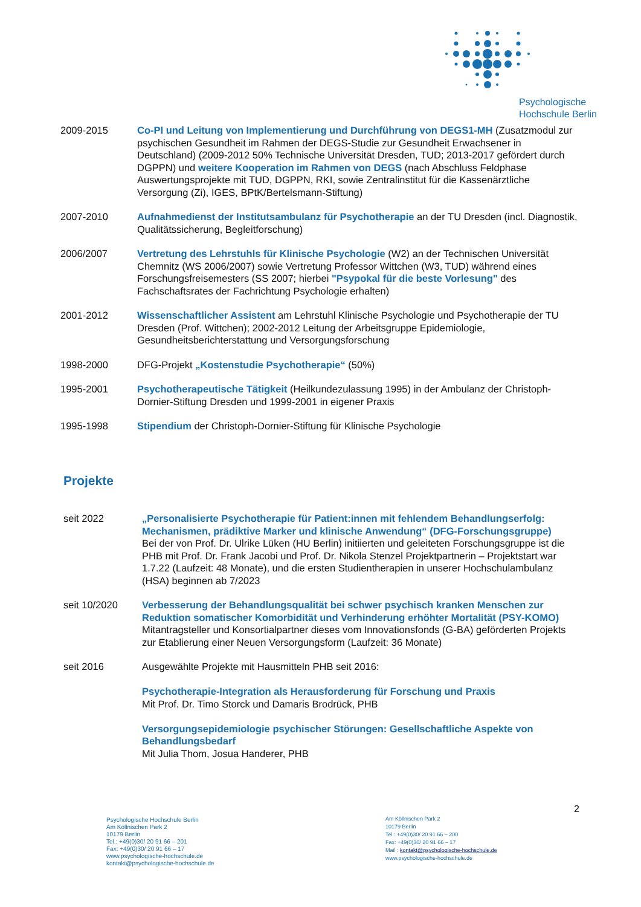Psychologische
Hochschule Berlin
2009-2015 Co-PI und Leitung von Implementierung und Durchführung von DEGS1-MH (Zusatzmodul zur psychischen Gesundheit im Rahmen der DEGS-Studie zur Gesundheit Erwachsener in Deutschland) (2009-2012 50% Technische Universität Dresden, TUD; 2013-2017 gefördert durch DGPPN) und weitere Kooperation im Rahmen von DEGS (nach Abschluss Feldphase Auswertungsprojekte mit TUD, DGPPN, RKI, sowie Zentralinstitut für die Kassenärztliche Versorgung (Zi), IGES, BPtK/Bertelsmann-Stiftung)
2007-2010 Aufnahmedienst der Institutsambulanz für Psychotherapie an der TU Dresden (incl. Diagnostik, Qualitätssicherung, Begleitforschung)
2006/2007 Vertretung des Lehrstuhls für Klinische Psychologie (W2) an der Technischen Universität Chemnitz (WS 2006/2007) sowie Vertretung Professor Wittchen (W3, TUD) während eines Forschungsfreisemesters (SS 2007; hierbei "Psypokal für die beste Vorlesung" des Fachschaftsrates der Fachrichtung Psychologie erhalten)
2001-2012 Wissenschaftlicher Assistent am Lehrstuhl Klinische Psychologie und Psychotherapie der TU Dresden (Prof. Wittchen); 2002-2012 Leitung der Arbeitsgruppe Epidemiologie, Gesundheitsberichterstattung und Versorgungsforschung
1998-2000 DFG-Projekt „Kostenstudie Psychotherapie“ (50%)
1995-2001 Psychotherapeutische Tätigkeit (Heilkundezulassung 1995) in der Ambulanz der Christoph-Dornier-Stiftung Dresden und 1999-2001 in eigener Praxis
1995-1998 Stipendium der Christoph-Dornier-Stiftung für Klinische Psychologie
Projekte
seit 2022 „Personalisierte Psychotherapie für Patient:innen mit fehlendem Behandlungserfolg: Mechanismen, prädiktive Marker und klinische Anwendung“ (DFG-Forschungsgruppe)
Bei der von Prof. Dr. Ulrike Lüken (HU Berlin) initiierten und geleiteten Forschungsgruppe ist die PHB mit Prof. Dr. Frank Jacobi und Prof. Dr. Nikola Stenzel Projektpartnerin – Projektstart war 1.7.22 (Laufzeit: 48 Monate), und die ersten Studientherapien in unserer Hochschulambulanz (HSA) beginnen ab 7/2023
seit 10/2020 Verbesserung der Behandlungsqualität bei schwer psychisch kranken Menschen zur Reduktion somatischer Komorbidität und Verhinderung erhöhter Mortalität (PSY-KOMO)
Mitantragsteller und Konsortialpartner dieses vom Innovationsfonds (G-BA) geförderten Projekts zur Etablierung einer Neuen Versorgungsform (Laufzeit: 36 Monate)
seit 2016 Ausgewählte Projekte mit Hausmitteln PHB seit 2016:
Psychotherapie-Integration als Herausforderung für Forschung und Praxis
Mit Prof. Dr. Timo Storck und Damaris Brodrück, PHB
Versorgungsepidemiologie psychischer Störungen: Gesellschaftliche Aspekte von Behandlungsbedarf
Mit Julia Thom, Josua Handerer, PHB
2
Psychologische Hochschule Berlin
Am Köllnischen Park 2
10179 Berlin
Tel.: +49(0)30/ 20 91 66 – 201
Fax: +49(0)30/ 20 91 66 – 17
www.psychologische-hochschule.de
kontakt@psychologische-hochschule.de
Am Köllnischen Park 2
10179 Berlin
Tel.: +49(0)30/ 20 91 66 – 200
Fax: +49(0)30/ 20 91 66 – 17
Mail : kontakt@psychologische-hochschule.de
www.psychologische-hochschule.de